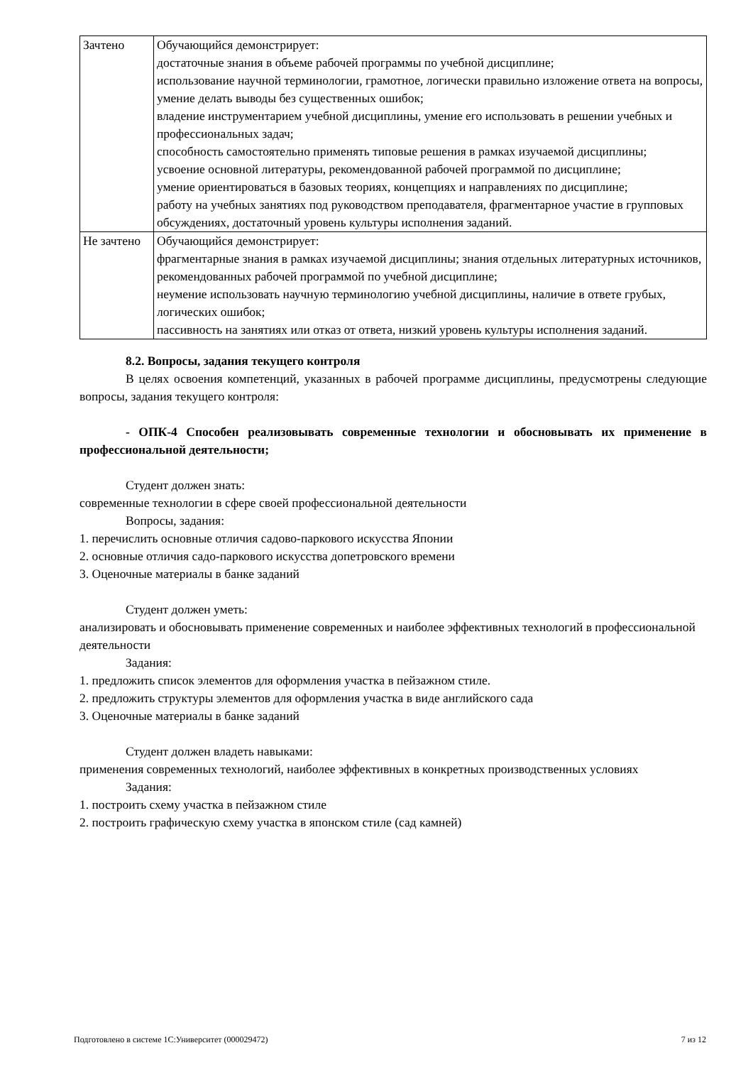| Зачтено | Обучающийся демонстрирует: достаточные знания в объеме рабочей программы по учебной дисциплине; использование научной терминологии, грамотное, логически правильно изложение ответа на вопросы, умение делать выводы без существенных ошибок; владение инструментарием учебной дисциплины, умение его использовать в решении учебных и профессиональных задач; способность самостоятельно применять типовые решения в рамках изучаемой дисциплины; усвоение основной литературы, рекомендованной рабочей программой по дисциплине; умение ориентироваться в базовых теориях, концепциях и направлениях по дисциплине; работу на учебных занятиях под руководством преподавателя, фрагментарное участие в групповых обсуждениях, достаточный уровень культуры исполнения заданий. |
| Не зачтено | Обучающийся демонстрирует: фрагментарные знания в рамках изучаемой дисциплины; знания отдельных литературных источников, рекомендованных рабочей программой по учебной дисциплине; неумение использовать научную терминологию учебной дисциплины, наличие в ответе грубых, логических ошибок; пассивность на занятиях или отказ от ответа, низкий уровень культуры исполнения заданий. |
8.2. Вопросы, задания текущего контроля
В целях освоения компетенций, указанных в рабочей программе дисциплины, предусмотрены следующие вопросы, задания текущего контроля:
- ОПК-4 Способен реализовывать современные технологии и обосновывать их применение в профессиональной деятельности;
Студент должен знать:
современные технологии в сфере своей профессиональной деятельности
Вопросы, задания:
1. перечислить основные отличия садово-паркового искусства Японии
2. основные отличия садо-паркового искусства допетровского времени
3. Оценочные материалы в банке заданий
Студент должен уметь:
анализировать и обосновывать применение современных и наиболее эффективных технологий в профессиональной деятельности
Задания:
1. предложить список элементов для оформления участка в пейзажном стиле.
2. предложить структуры элементов для оформления участка в виде английского сада
3. Оценочные материалы в банке заданий
Студент должен владеть навыками:
применения современных технологий, наиболее эффективных в конкретных производственных условиях
Задания:
1. построить схему участка в пейзажном стиле
2. построить графическую схему участка в японском стиле (сад камней)
Подготовлено в системе 1С:Университет (000029472) 7 из 12